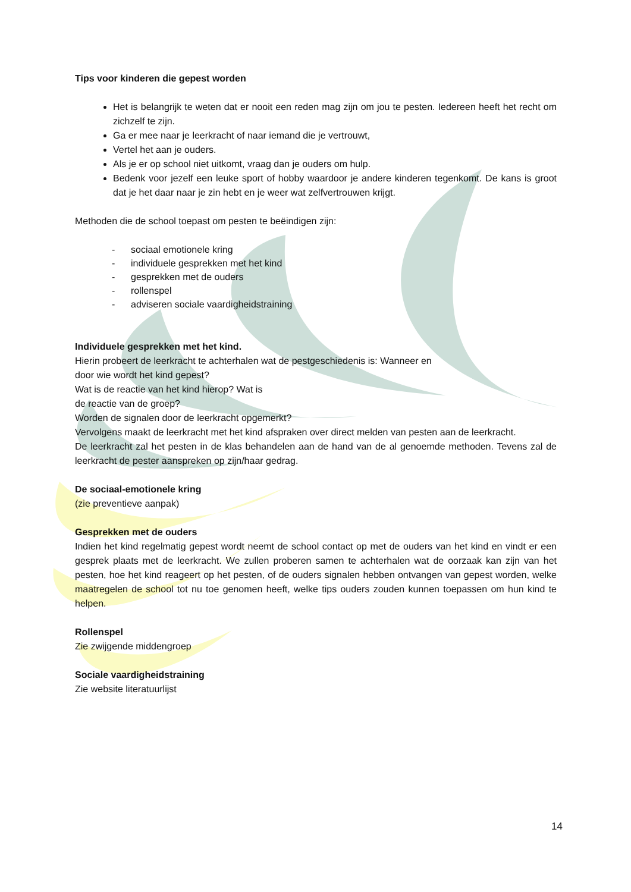Tips voor kinderen die gepest worden
Het is belangrijk te weten dat er nooit een reden mag zijn om jou te pesten. Iedereen heeft het recht om zichzelf te zijn.
Ga er mee naar je leerkracht of naar iemand die je vertrouwt,
Vertel het aan je ouders.
Als je er op school niet uitkomt, vraag dan je ouders om hulp.
Bedenk voor jezelf een leuke sport of hobby waardoor je andere kinderen tegenkomt. De kans is groot dat je het daar naar je zin hebt en je weer wat zelfvertrouwen krijgt.
Methoden die de school toepast om pesten te beëindigen zijn:
- sociaal emotionele kring
- individuele gesprekken met het kind
- gesprekken met de ouders
- rollenspel
- adviseren sociale vaardigheidstraining
Individuele gesprekken met het kind.
Hierin probeert de leerkracht te achterhalen wat de pestgeschiedenis is: Wanneer en
door wie wordt het kind gepest?
Wat is de reactie van het kind hierop? Wat is
de reactie van de groep?
Worden de signalen door de leerkracht opgemerkt?
Vervolgens maakt de leerkracht met het kind afspraken over direct melden van pesten aan de leerkracht.
De leerkracht zal het pesten in de klas behandelen aan de hand van de al genoemde methoden. Tevens zal de leerkracht de pester aanspreken op zijn/haar gedrag.
De sociaal-emotionele kring
(zie preventieve aanpak)
Gesprekken met de ouders
Indien het kind regelmatig gepest wordt neemt de school contact op met de ouders van het kind en vindt er een gesprek plaats met de leerkracht. We zullen proberen samen te achterhalen wat de oorzaak kan zijn van het pesten, hoe het kind reageert op het pesten, of de ouders signalen hebben ontvangen van gepest worden, welke maatregelen de school tot nu toe genomen heeft, welke tips ouders zouden kunnen toepassen om hun kind te helpen.
Rollenspel
Zie zwijgende middengroep
Sociale vaardigheidstraining
Zie website literatuurlijst
14